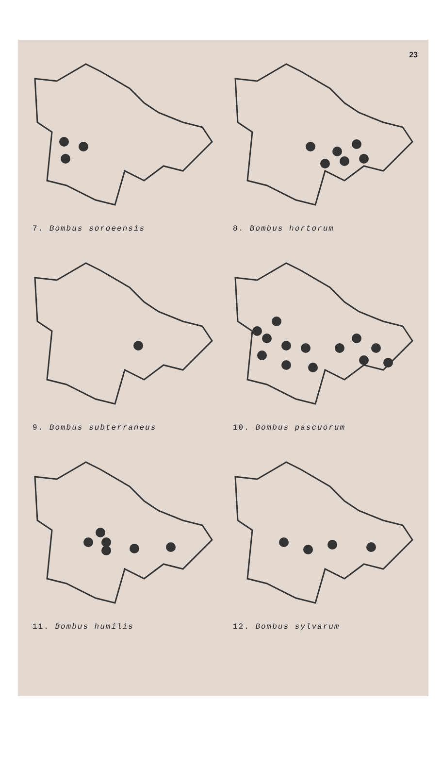23
7. Bombus soroeensis
8. Bombus hortorum
9. Bombus subterraneus
10. Bombus pascuorum
11. Bombus humilis
12. Bombus sylvarum